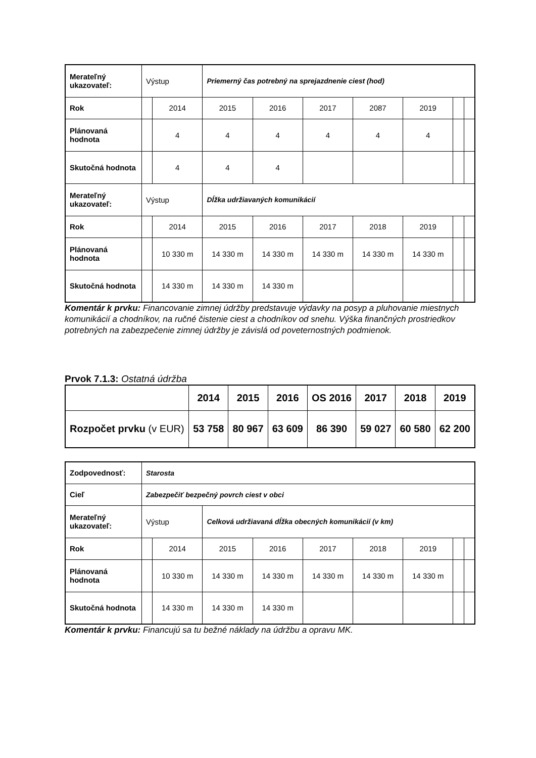| Merateľný ukazovateľ: | Výstup | | Priemerný čas potrebný na sprejazdnenie ciest (hod) | | | | | | |
| Rok | | 2014 | 2015 | 2016 | 2017 | 2087 | 2019 | | |
| Plánovaná hodnota | | 4 | 4 | 4 | 4 | 4 | 4 | | |
| Skutočná hodnota | | 4 | 4 | 4 | | | | | |
| Merateľný ukazovateľ: | Výstup | | Dĺžka udržiavaných komunikácií | | | | | | |
| Rok | | 2014 | 2015 | 2016 | 2017 | 2018 | 2019 | | |
| Plánovaná hodnota | | 10 330 m | 14 330 m | 14 330 m | 14 330 m | 14 330 m | 14 330 m | | |
| Skutočná hodnota | | 14 330 m | 14 330 m | 14 330 m | | | | | |
Komentár k prvku: Financovanie zimnej údržby predstavuje výdavky na posyp a pluhovanie miestnych komunikácií a chodníkov, na ručné čistenie ciest a chodníkov od snehu. Výška finančných prostriedkov potrebných na zabezpečenie zimnej údržby je závislá od poveternostných podmienok.
Prvok 7.1.3: Ostatná údržba
| | 2014 | 2015 | 2016 | OS 2016 | 2017 | 2018 | 2019 |
| Rozpočet prvku (v EUR) | 53 758 | 80 967 | 63 609 | 86 390 | 59 027 | 60 580 | 62 200 |
| Zodpovednosť: | Starosta | | | | | | | | |
| Cieľ | Zabezpečiť bezpečný povrch ciest v obci | | | | | | | | |
| Merateľný ukazovateľ: | Výstup | | Celková udržiavaná dĺžka obecných komunikácií (v km) | | | | | | |
| Rok | | 2014 | 2015 | 2016 | 2017 | 2018 | 2019 | | |
| Plánovaná hodnota | | 10 330 m | 14 330 m | 14 330 m | 14 330 m | 14 330 m | 14 330 m | | |
| Skutočná hodnota | | 14 330 m | 14 330 m | 14 330 m | | | | | |
Komentár k prvku: Financujú sa tu bežné náklady na údržbu a opravu MK.